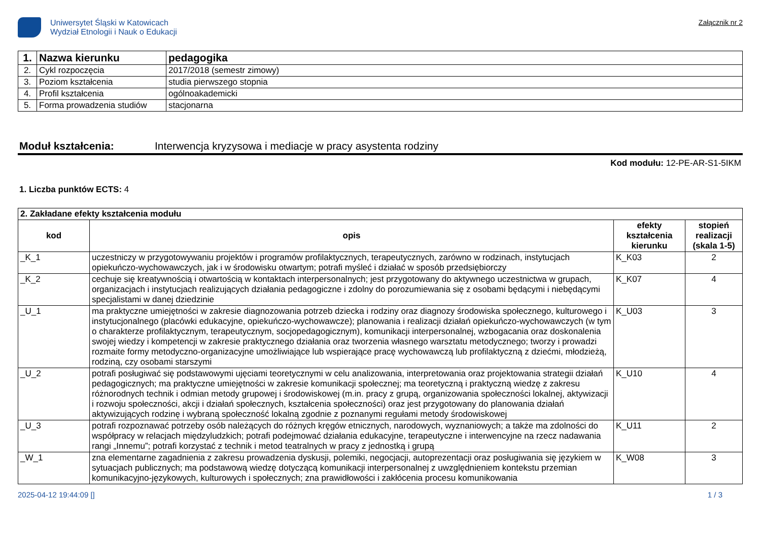Uniwersytet Śląski w Katowicach
Wydział Etnologii i Nauk o Edukacji
Załącznik nr 2
| 1. | Nazwa kierunku | pedagogika |
| 2. | Cykl rozpoczęcia | 2017/2018 (semestr zimowy) |
| 3. | Poziom kształcenia | studia pierwszego stopnia |
| 4. | Profil kształcenia | ogólnoakademicki |
| 5. | Forma prowadzenia studiów | stacjonarna |
Moduł kształcenia: Interwencja kryzysowa i mediacje w pracy asystenta rodziny
Kod modułu: 12-PE-AR-S1-5IKM
1. Liczba punktów ECTS: 4
| 2. Zakładane efekty kształcenia modułu | | | |
| kod | opis | efekty kształcenia kierunku | stopień realizacji (skala 1-5) |
| _K_1 | uczestniczy w przygotowywaniu projektów i programów profilaktycznych, terapeutycznych, zarówno w rodzinach, instytucjach opiekuńczo-wychowawczych, jak i w środowisku otwartym; potrafi myśleć i działać w sposób przedsiębiorczy | K_K03 | 2 |
| _K_2 | cechuje się kreatywnością i otwartością w kontaktach interpersonalnych; jest przygotowany do aktywnego uczestnictwa w grupach, organizacjach i instytucjach realizujących działania pedagogiczne i zdolny do porozumiewania się z osobami będącymi i niebędącymi specjalistami w danej dziedzinie | K_K07 | 4 |
| _U_1 | ma praktyczne umiejętności w zakresie diagnozowania potrzeb dziecka i rodziny oraz diagnozy środowiska społecznego, kulturowego i instytucjonalnego (placówki edukacyjne, opiekuńczo-wychowawcze); planowania i realizacji działań opiekuńczo-wychowawczych (w tym o charakterze profilaktycznym, terapeutycznym, socjopedagogicznym), komunikacji interpersonalnej, wzbogacania oraz doskonalenia swojej wiedzy i kompetencji w zakresie praktycznego działania oraz tworzenia własnego warsztatu metodycznego; tworzy i prowadzi rozmaite formy metodyczno-organizacyjne umożliwiające lub wspierające pracę wychowawczą lub profilaktyczną z dziećmi, młodzieżą, rodziną, czy osobami starszymi | K_U03 | 3 |
| _U_2 | potrafi posługiwać się podstawowymi ujęciami teoretycznymi w celu analizowania, interpretowania oraz projektowania strategii działań pedagogicznych; ma praktyczne umiejętności w zakresie komunikacji społecznej; ma teoretyczną i praktyczną wiedzę z zakresu różnorodnych technik i odmian metody grupowej i środowiskowej (m.in. pracy z grupą, organizowania społeczności lokalnej, aktywizacji i rozwoju społeczności, akcji i działań społecznych, kształcenia społeczności) oraz jest przygotowany do planowania działań aktywizujących rodzinę i wybraną społeczność lokalną zgodnie z poznanymi regułami metody środowiskowej | K_U10 | 4 |
| _U_3 | potrafi rozpoznawać potrzeby osób należących do różnych kręgów etnicznych, narodowych, wyznaniowych; a także ma zdolności do współpracy w relacjach międzyludzkich; potrafi podejmować działania edukacyjne, terapeutyczne i interwencyjne na rzecz nadawania rangi „Innemu”; potrafi korzystać z technik i metod teatralnych w pracy z jednostką i grupą | K_U11 | 2 |
| _W_1 | zna elementarne zagadnienia z zakresu prowadzenia dyskusji, polemiki, negocjacji, autoprezentacji oraz posługiwania się językiem w sytuacjach publicznych; ma podstawową wiedzę dotyczącą komunikacji interpersonalnej z uwzględnieniem kontekstu przemian komunikacyjno-językowych, kulturowych i społecznych; zna prawidłowości i zakłócenia procesu komunikowania | K_W08 | 3 |
2025-04-12 19:44:09 [] 1 / 3